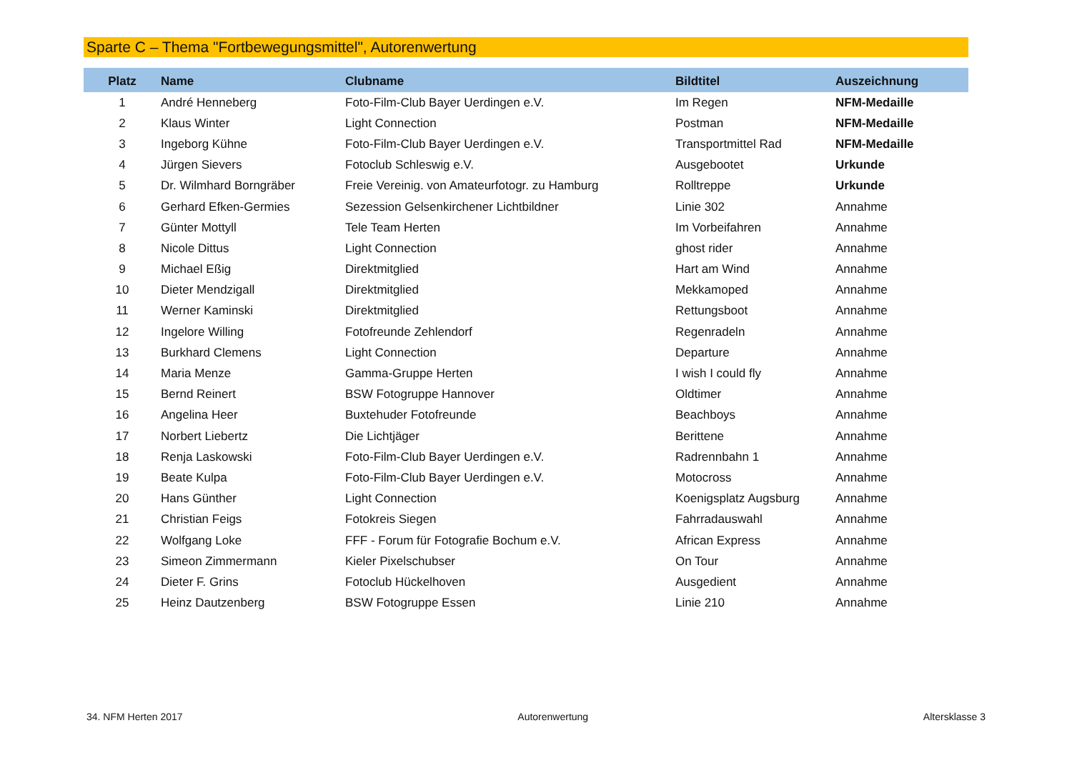Sparte C – Thema "Fortbewegungsmittel", Autorenwertung
| Platz | Name | Clubname | Bildtitel | Auszeichnung |
| --- | --- | --- | --- | --- |
| 1 | André Henneberg | Foto-Film-Club Bayer Uerdingen e.V. | Im Regen | NFM-Medaille |
| 2 | Klaus Winter | Light Connection | Postman | NFM-Medaille |
| 3 | Ingeborg Kühne | Foto-Film-Club Bayer Uerdingen e.V. | Transportmittel Rad | NFM-Medaille |
| 4 | Jürgen Sievers | Fotoclub Schleswig e.V. | Ausgebootet | Urkunde |
| 5 | Dr. Wilmhard Borngräber | Freie Vereinig. von Amateurfotogr. zu Hamburg | Rolltreppe | Urkunde |
| 6 | Gerhard Efken-Germies | Sezession Gelsenkirchener Lichtbildner | Linie 302 | Annahme |
| 7 | Günter Mottyll | Tele Team Herten | Im Vorbeifahren | Annahme |
| 8 | Nicole Dittus | Light Connection | ghost rider | Annahme |
| 9 | Michael Eßig | Direktmitglied | Hart am Wind | Annahme |
| 10 | Dieter Mendzigall | Direktmitglied | Mekkamoped | Annahme |
| 11 | Werner Kaminski | Direktmitglied | Rettungsboot | Annahme |
| 12 | Ingelore Willing | Fotofreunde Zehlendorf | Regenradeln | Annahme |
| 13 | Burkhard Clemens | Light Connection | Departure | Annahme |
| 14 | Maria Menze | Gamma-Gruppe Herten | I wish I could fly | Annahme |
| 15 | Bernd Reinert | BSW Fotogruppe Hannover | Oldtimer | Annahme |
| 16 | Angelina Heer | Buxtehuder Fotofreunde | Beachboys | Annahme |
| 17 | Norbert Liebertz | Die Lichtjäger | Berittene | Annahme |
| 18 | Renja Laskowski | Foto-Film-Club Bayer Uerdingen e.V. | Radrennbahn 1 | Annahme |
| 19 | Beate Kulpa | Foto-Film-Club Bayer Uerdingen e.V. | Motocross | Annahme |
| 20 | Hans Günther | Light Connection | Koenigsplatz Augsburg | Annahme |
| 21 | Christian Feigs | Fotokreis Siegen | Fahrradauswahl | Annahme |
| 22 | Wolfgang Loke | FFF - Forum für Fotografie Bochum e.V. | African Express | Annahme |
| 23 | Simeon Zimmermann | Kieler Pixelschubser | On Tour | Annahme |
| 24 | Dieter F. Grins | Fotoclub Hückelhoven | Ausgedient | Annahme |
| 25 | Heinz Dautzenberg | BSW Fotogruppe Essen | Linie 210 | Annahme |
34. NFM Herten 2017 Autorenwertung Altersklasse 3